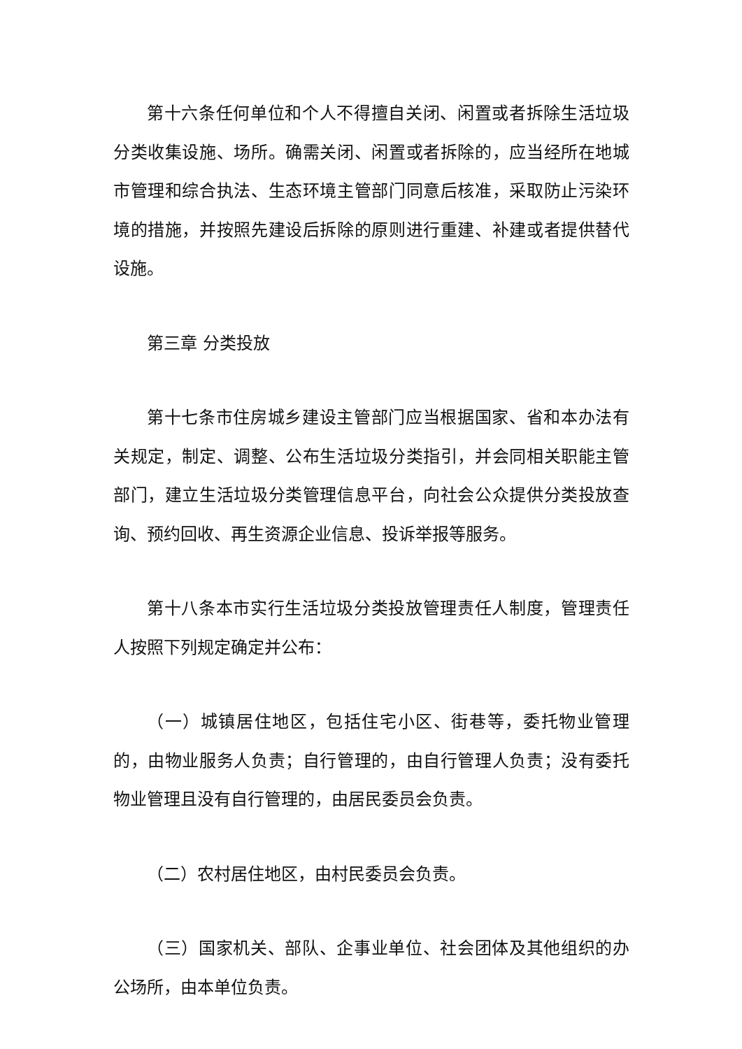第十六条任何单位和个人不得擅自关闭、闲置或者拆除生活垃圾分类收集设施、场所。确需关闭、闲置或者拆除的，应当经所在地城市管理和综合执法、生态环境主管部门同意后核准，采取防止污染环境的措施，并按照先建设后拆除的原则进行重建、补建或者提供替代设施。
第三章 分类投放
第十七条市住房城乡建设主管部门应当根据国家、省和本办法有关规定，制定、调整、公布生活垃圾分类指引，并会同相关职能主管部门，建立生活垃圾分类管理信息平台，向社会公众提供分类投放查询、预约回收、再生资源企业信息、投诉举报等服务。
第十八条本市实行生活垃圾分类投放管理责任人制度，管理责任人按照下列规定确定并公布：
（一）城镇居住地区，包括住宅小区、街巷等，委托物业管理的，由物业服务人负责；自行管理的，由自行管理人负责；没有委托物业管理且没有自行管理的，由居民委员会负责。
（二）农村居住地区，由村民委员会负责。
（三）国家机关、部队、企事业单位、社会团体及其他组织的办公场所，由本单位负责。